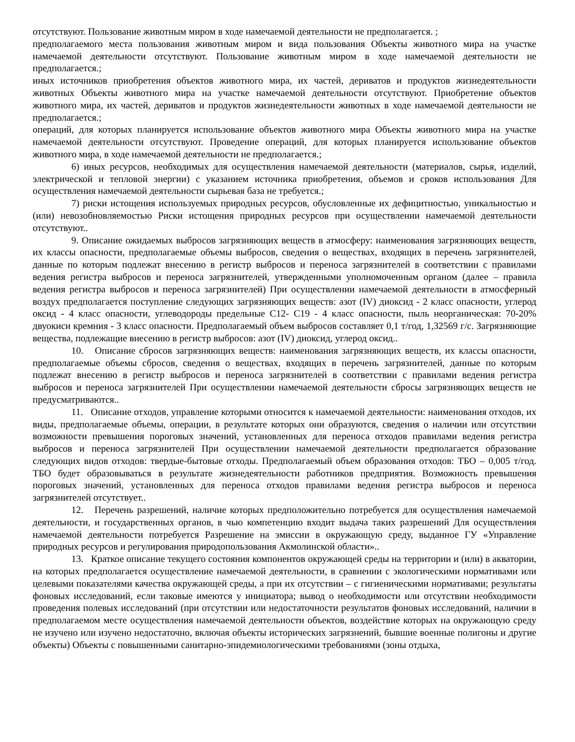отсутствуют. Пользование животным миром в ходе намечаемой деятельности не предполагается. ;
предполагаемого места пользования животным миром и вида пользования Объекты животного мира на участке намечаемой деятельности отсутствуют. Пользование животным миром в ходе намечаемой деятельности не предполагается.;
иных источников приобретения объектов животного мира, их частей, дериватов и продуктов жизнедеятельности животных Объекты животного мира на участке намечаемой деятельности отсутствуют. Приобретение объектов животного мира, их частей, дериватов и продуктов жизнедеятельности животных в ходе намечаемой деятельности не предполагается.;
операций, для которых планируется использование объектов животного мира Объекты животного мира на участке намечаемой деятельности отсутствуют. Проведение операций, для которых планируется использование объектов животного мира, в ходе намечаемой деятельности не предполагается.;
6) иных ресурсов, необходимых для осуществления намечаемой деятельности (материалов, сырья, изделий, электрической и тепловой энергии) с указанием источника приобретения, объемов и сроков использования Для осуществления намечаемой деятельности сырьевая база не требуется.;
7) риски истощения используемых природных ресурсов, обусловленные их дефицитностью, уникальностью и (или) невозобновляемостью Риски истощения природных ресурсов при осуществлении намечаемой деятельности отсутствуют..
9. Описание ожидаемых выбросов загрязняющих веществ в атмосферу: наименования загрязняющих веществ, их классы опасности, предполагаемые объемы выбросов, сведения о веществах, входящих в перечень загрязнителей, данные по которым подлежат внесению в регистр выбросов и переноса загрязнителей в соответствии с правилами ведения регистра выбросов и переноса загрязнителей, утвержденными уполномоченным органом (далее – правила ведения регистра выбросов и переноса загрязнителей) При осуществлении намечаемой деятельности в атмосферный воздух предполагается поступление следующих загрязняющих веществ: азот (IV) диоксид - 2 класс опасности, углерод оксид - 4 класс опасности, углеводороды предельные С12- С19 - 4 класс опасности, пыль неорганическая: 70-20% двуокиси кремния - 3 класс опасности. Предполагаемый объем выбросов составляет 0,1 т/год, 1,32569 г/с. Загрязняющие вещества, подлежащие внесению в регистр выбросов: азот (IV) диоксид, углерод оксид..
10. Описание сбросов загрязняющих веществ: наименования загрязняющих веществ, их классы опасности, предполагаемые объемы сбросов, сведения о веществах, входящих в перечень загрязнителей, данные по которым подлежат внесению в регистр выбросов и переноса загрязнителей в соответствии с правилами ведения регистра выбросов и переноса загрязнителей При осуществлении намечаемой деятельности сбросы загрязняющих веществ не предусматриваются..
11. Описание отходов, управление которыми относится к намечаемой деятельности: наименования отходов, их виды, предполагаемые объемы, операции, в результате которых они образуются, сведения о наличии или отсутствии возможности превышения пороговых значений, установленных для переноса отходов правилами ведения регистра выбросов и переноса загрязнителей При осуществлении намечаемой деятельности предполагается образование следующих видов отходов: твердые-бытовые отходы. Предполагаемый объем образования отходов: ТБО – 0,005 т/год. ТБО будет образовываться в результате жизнедеятельности работников предприятия. Возможность превышения пороговых значений, установленных для переноса отходов правилами ведения регистра выбросов и переноса загрязнителей отсутствует..
12. Перечень разрешений, наличие которых предположительно потребуется для осуществления намечаемой деятельности, и государственных органов, в чью компетенцию входит выдача таких разрешений Для осуществления намечаемой деятельности потребуется Разрешение на эмиссии в окружающую среду, выданное ГУ «Управление природных ресурсов и регулирования природопользования Акмолинской области»..
13. Краткое описание текущего состояния компонентов окружающей среды на территории и (или) в акватории, на которых предполагается осуществление намечаемой деятельности, в сравнении с экологическими нормативами или целевыми показателями качества окружающей среды, а при их отсутствии – с гигиеническими нормативами; результаты фоновых исследований, если таковые имеются у инициатора; вывод о необходимости или отсутствии необходимости проведения полевых исследований (при отсутствии или недостаточности результатов фоновых исследований, наличии в предполагаемом месте осуществления намечаемой деятельности объектов, воздействие которых на окружающую среду не изучено или изучено недостаточно, включая объекты исторических загрязнений, бывшие военные полигоны и другие объекты) Объекты с повышенными санитарно-эпидемиологическими требованиями (зоны отдыха,